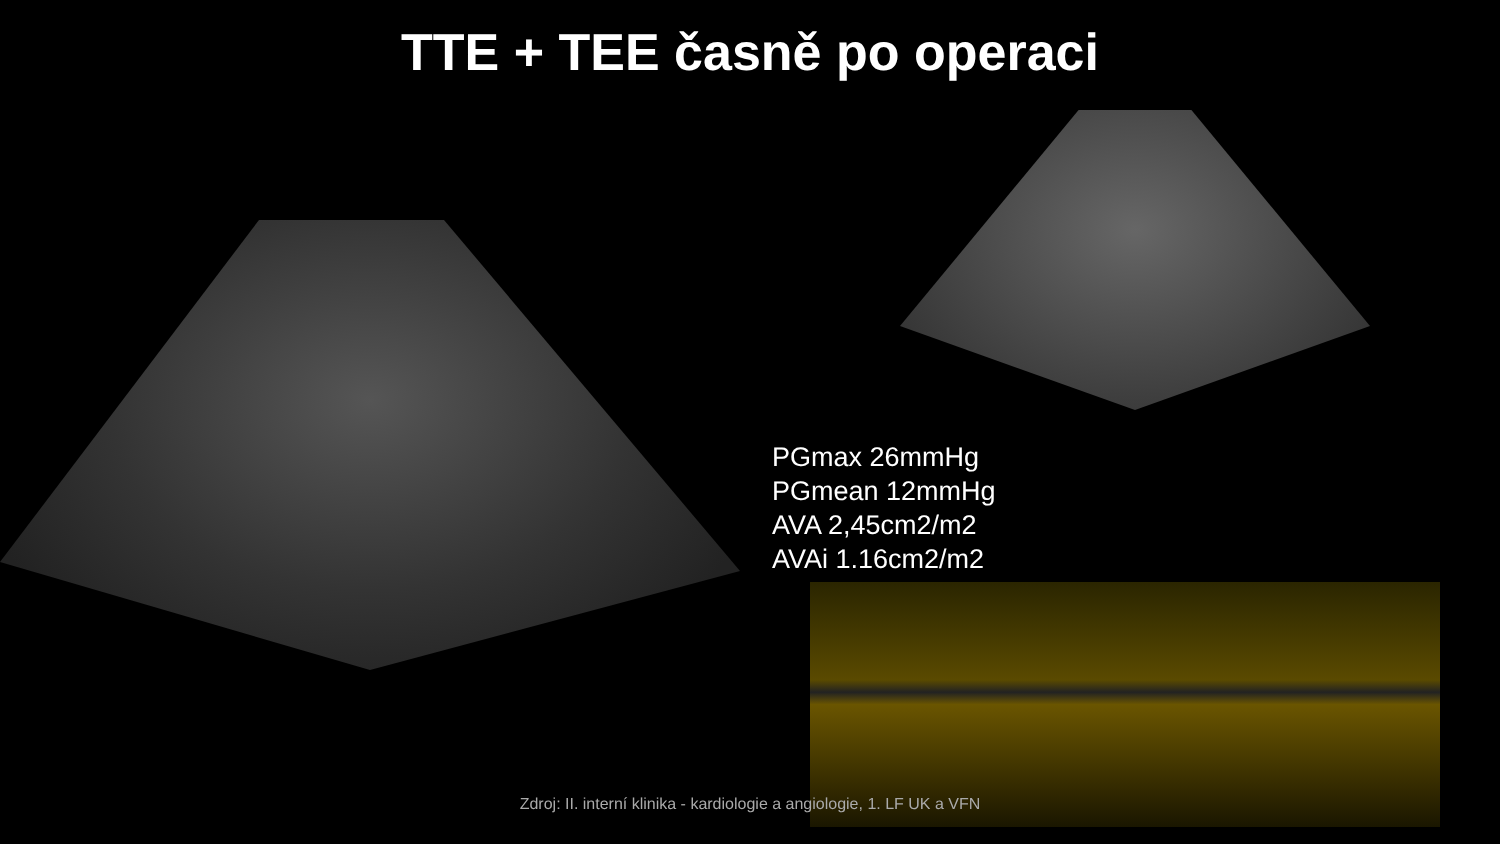TTE + TEE časně po operaci
PGmax 26mmHg
PGmean 12mmHg
AVA 2,45cm2/m2
AVAi 1.16cm2/m2
Zdroj: II. interní klinika - kardiologie a angiologie, 1. LF UK a VFN